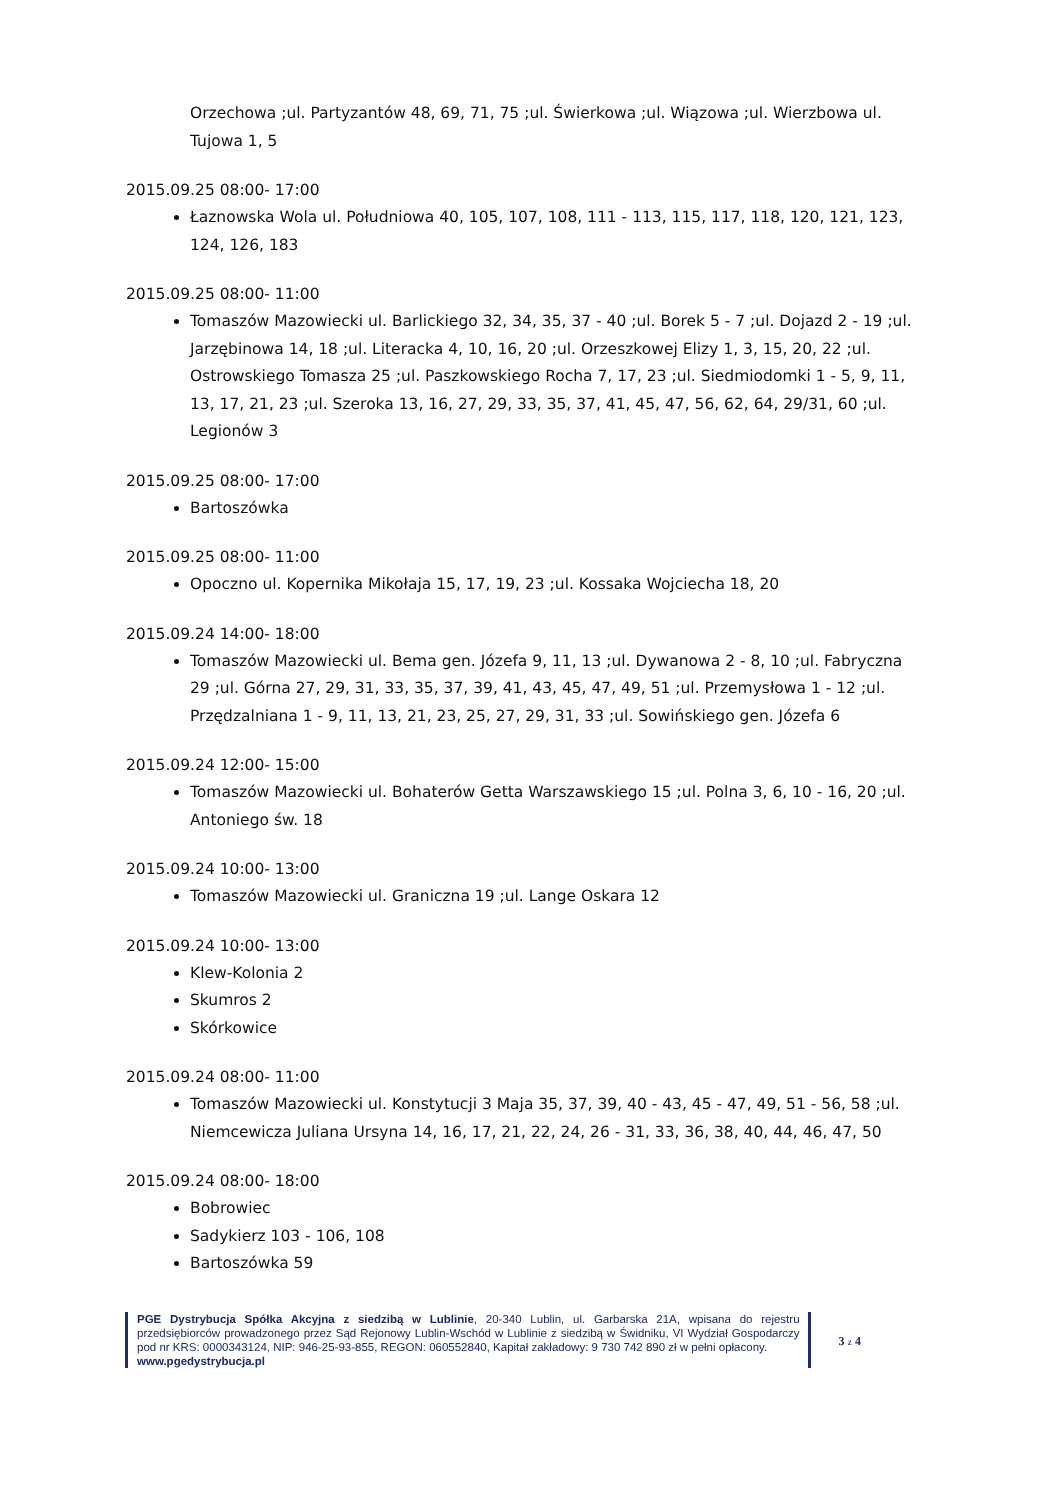Orzechowa ;ul. Partyzantów 48, 69, 71, 75 ;ul. Świerkowa ;ul. Wiązowa ;ul. Wierzbowa ul. Tujowa 1, 5
2015.09.25 08:00- 17:00
Łaznowska Wola ul. Południowa 40, 105, 107, 108, 111 - 113, 115, 117, 118, 120, 121, 123, 124, 126, 183
2015.09.25 08:00- 11:00
Tomaszów Mazowiecki ul. Barlickiego 32, 34, 35, 37 - 40 ;ul. Borek 5 - 7 ;ul. Dojazd 2 - 19 ;ul. Jarzębinowa 14, 18 ;ul. Literacka 4, 10, 16, 20 ;ul. Orzeszkowej Elizy 1, 3, 15, 20, 22 ;ul. Ostrowskiego Tomasza 25 ;ul. Paszkowskiego Rocha 7, 17, 23 ;ul. Siedmiodomki 1 - 5, 9, 11, 13, 17, 21, 23 ;ul. Szeroka 13, 16, 27, 29, 33, 35, 37, 41, 45, 47, 56, 62, 64, 29/31, 60 ;ul. Legionów 3
2015.09.25 08:00- 17:00
Bartoszówka
2015.09.25 08:00- 11:00
Opoczno ul. Kopernika Mikołaja 15, 17, 19, 23 ;ul. Kossaka Wojciecha 18, 20
2015.09.24 14:00- 18:00
Tomaszów Mazowiecki ul. Bema gen. Józefa 9, 11, 13 ;ul. Dywanowa 2 - 8, 10 ;ul. Fabryczna 29 ;ul. Górna 27, 29, 31, 33, 35, 37, 39, 41, 43, 45, 47, 49, 51 ;ul. Przemysłowa 1 - 12 ;ul. Przędzalniana 1 - 9, 11, 13, 21, 23, 25, 27, 29, 31, 33 ;ul. Sowińskiego gen. Józefa 6
2015.09.24 12:00- 15:00
Tomaszów Mazowiecki ul. Bohaterów Getta Warszawskiego 15 ;ul. Polna 3, 6, 10 - 16, 20 ;ul. Antoniego św. 18
2015.09.24 10:00- 13:00
Tomaszów Mazowiecki ul. Graniczna 19 ;ul. Lange Oskara 12
2015.09.24 10:00- 13:00
Klew-Kolonia 2
Skumros 2
Skórkowice
2015.09.24 08:00- 11:00
Tomaszów Mazowiecki ul. Konstytucji 3 Maja 35, 37, 39, 40 - 43, 45 - 47, 49, 51 - 56, 58 ;ul. Niemcewicza Juliana Ursyna 14, 16, 17, 21, 22, 24, 26 - 31, 33, 36, 38, 40, 44, 46, 47, 50
2015.09.24 08:00- 18:00
Bobrowiec
Sadykierz 103 - 106, 108
Bartoszówka 59
PGE Dystrybucja Spółka Akcyjna z siedzibą w Lublinie, 20-340 Lublin, ul. Garbarska 21A, wpisana do rejestru przedsiębiorców prowadzonego przez Sąd Rejonowy Lublin-Wschód w Lublinie z siedzibą w Świdniku, VI Wydział Gospodarczy pod nr KRS: 0000343124, NIP: 946-25-93-855, REGON: 060552840, Kapitał zakładowy: 9 730 742 890 zł w pełni opłacony.
www.pgedystrybucja.pl
3 z 4